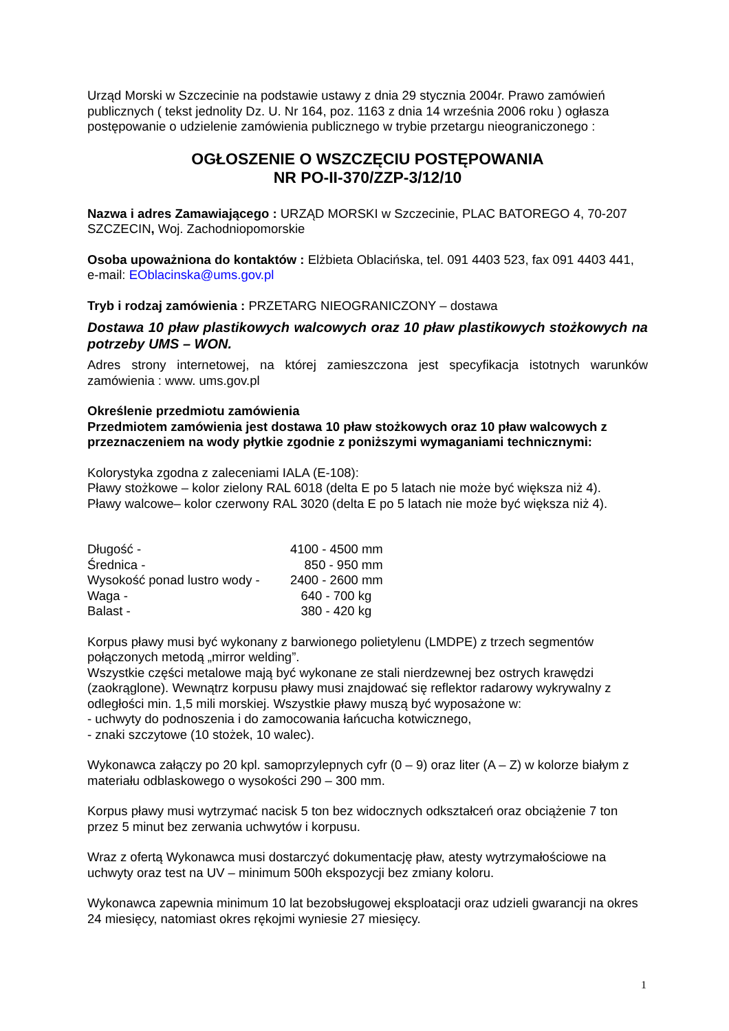Urząd Morski w Szczecinie na podstawie ustawy z dnia 29 stycznia 2004r. Prawo zamówień publicznych ( tekst jednolity Dz. U. Nr 164, poz. 1163 z dnia 14 września 2006 roku ) ogłasza postępowanie o udzielenie zamówienia publicznego w trybie przetargu nieograniczonego :
OGŁOSZENIE O WSZCZĘCIU POSTĘPOWANIA
NR PO-II-370/ZZP-3/12/10
Nazwa i adres Zamawiającego : URZĄD MORSKI w Szczecinie, PLAC BATOREGO 4, 70-207 SZCZECIN, Woj. Zachodniopomorskie
Osoba upoważniona do kontaktów : Elżbieta Oblacińska, tel. 091 4403 523, fax 091 4403 441, e-mail: EOblacinska@ums.gov.pl
Tryb i rodzaj zamówienia : PRZETARG NIEOGRANICZONY – dostawa
Dostawa 10 pław plastikowych walcowych oraz 10 pław plastikowych stożkowych na potrzeby UMS – WON.
Adres strony internetowej, na której zamieszczona jest specyfikacja istotnych warunków zamówienia : www. ums.gov.pl
Określenie przedmiotu zamówienia
Przedmiotem zamówienia jest dostawa 10 pław stożkowych oraz 10 pław walcowych z przeznaczeniem na wody płytkie zgodnie z poniższymi wymaganiami technicznymi:
Kolorystyka zgodna z zaleceniami IALA (E-108):
Pławy stożkowe – kolor zielony RAL 6018 (delta E po 5 latach nie może być większa niż 4).
Pławy walcowe– kolor czerwony RAL 3020 (delta E po 5 latach nie może być większa niż 4).
| Długość - | 4100 - 4500 mm |
| Średnica - | 850 - 950 mm |
| Wysokość ponad lustro wody - | 2400 - 2600 mm |
| Waga - | 640 - 700 kg |
| Balast - | 380 - 420 kg |
Korpus pławy musi być wykonany z barwionego polietylenu (LMDPE) z trzech segmentów połączonych metodą „mirror welding”.
Wszystkie części metalowe mają być wykonane ze stali nierdzewnej bez ostrych krawędzi (zaokrąglone). Wewnątrz korpusu pławy musi znajdować się reflektor radarowy wykrywalny z odległości min. 1,5 mili morskiej. Wszystkie pławy muszą być wyposażone w:
- uchwyty do podnoszenia i do zamocowania łańcucha kotwicznego,
- znaki szczytowe (10 stożek, 10 walec).
Wykonawca załączy po 20 kpl. samoprzylepnych cyfr (0 – 9) oraz liter (A – Z) w kolorze białym z materiału odblaskowego o wysokości 290 – 300 mm.
Korpus pławy musi wytrzymać nacisk 5 ton bez widocznych odkształceń oraz obciążenie 7 ton przez 5 minut bez zerwania uchwytów i korpusu.
Wraz z ofertą Wykonawca musi dostarczyć dokumentację pław, atesty wytrzymałościowe na uchwyty oraz test na UV – minimum 500h ekspozycji bez zmiany koloru.
Wykonawca zapewnia minimum 10 lat bezobsługowej eksploatacji oraz udzieli gwarancji na okres 24 miesięcy, natomiast okres rękojmi wyniesie 27 miesięcy.
1